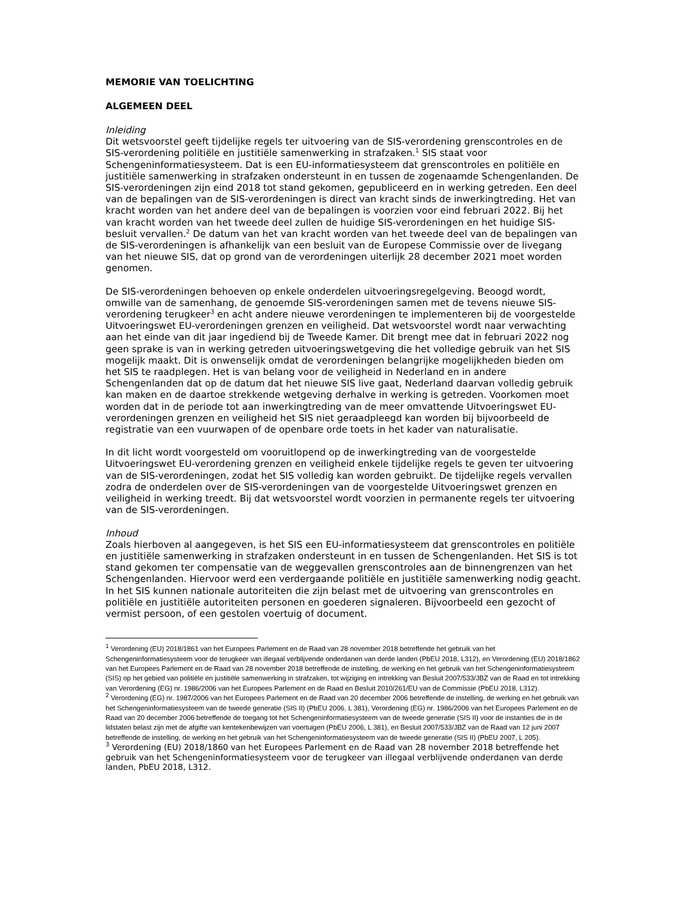MEMORIE VAN TOELICHTING
ALGEMEEN DEEL
Inleiding
Dit wetsvoorstel geeft tijdelijke regels ter uitvoering van de SIS-verordening grenscontroles en de SIS-verordening politiële en justitiële samenwerking in strafzaken.<sup>1</sup> SIS staat voor Schengeninformatiesysteem. Dat is een EU-informatiesysteem dat grenscontroles en politiële en justitiële samenwerking in strafzaken ondersteunt in en tussen de zogenaamde Schengenlanden. De SIS-verordeningen zijn eind 2018 tot stand gekomen, gepubliceerd en in werking getreden. Een deel van de bepalingen van de SIS-verordeningen is direct van kracht sinds de inwerkingtreding. Het van kracht worden van het andere deel van de bepalingen is voorzien voor eind februari 2022. Bij het van kracht worden van het tweede deel zullen de huidige SIS-verordeningen en het huidige SIS-besluit vervallen.<sup>2</sup> De datum van het van kracht worden van het tweede deel van de bepalingen van de SIS-verordeningen is afhankelijk van een besluit van de Europese Commissie over de livegang van het nieuwe SIS, dat op grond van de verordeningen uiterlijk 28 december 2021 moet worden genomen.
De SIS-verordeningen behoeven op enkele onderdelen uitvoeringsregelgeving. Beoogd wordt, omwille van de samenhang, de genoemde SIS-verordeningen samen met de tevens nieuwe SIS-verordening terugkeer<sup>3</sup> en acht andere nieuwe verordeningen te implementeren bij de voorgestelde Uitvoeringswet EU-verordeningen grenzen en veiligheid. Dat wetsvoorstel wordt naar verwachting aan het einde van dit jaar ingediend bij de Tweede Kamer. Dit brengt mee dat in februari 2022 nog geen sprake is van in werking getreden uitvoeringswetgeving die het volledige gebruik van het SIS mogelijk maakt. Dit is onwenselijk omdat de verordeningen belangrijke mogelijkheden bieden om het SIS te raadplegen. Het is van belang voor de veiligheid in Nederland en in andere Schengenlanden dat op de datum dat het nieuwe SIS live gaat, Nederland daarvan volledig gebruik kan maken en de daartoe strekkende wetgeving derhalve in werking is getreden. Voorkomen moet worden dat in de periode tot aan inwerkingtreding van de meer omvattende Uitvoeringswet EU-verordeningen grenzen en veiligheid het SIS niet geraadpleegd kan worden bij bijvoorbeeld de registratie van een vuurwapen of de openbare orde toets in het kader van naturalisatie.
In dit licht wordt voorgesteld om vooruitlopend op de inwerkingtreding van de voorgestelde Uitvoeringswet EU-verordening grenzen en veiligheid enkele tijdelijke regels te geven ter uitvoering van de SIS-verordeningen, zodat het SIS volledig kan worden gebruikt. De tijdelijke regels vervallen zodra de onderdelen over de SIS-verordeningen van de voorgestelde Uitvoeringswet grenzen en veiligheid in werking treedt. Bij dat wetsvoorstel wordt voorzien in permanente regels ter uitvoering van de SIS-verordeningen.
Inhoud
Zoals hierboven al aangegeven, is het SIS een EU-informatiesysteem dat grenscontroles en politiële en justitiële samenwerking in strafzaken ondersteunt in en tussen de Schengenlanden. Het SIS is tot stand gekomen ter compensatie van de weggevallen grenscontroles aan de binnengrenzen van het Schengenlanden. Hiervoor werd een verdergaande politiële en justitiële samenwerking nodig geacht. In het SIS kunnen nationale autoriteiten die zijn belast met de uitvoering van grenscontroles en politiële en justitiële autoriteiten personen en goederen signaleren. Bijvoorbeeld een gezocht of vermist persoon, of een gestolen voertuig of document.
<sup>1</sup> Verordening (EU) 2018/1861 van het Europees Parlement en de Raad van 28 november 2018 betreffende het gebruik van het Schengeninformatiesysteem voor de terugkeer van illegaal verblijvende onderdanen van derde landen (PbEU 2018, L312), en Verordening (EU) 2018/1862 van het Europees Parlement en de Raad van 28 november 2018 betreffende de instelling, de werking en het gebruik van het Schengeninformatiesysteem (SIS) op het gebied van politiële en justitiële samenwerking in strafzaken, tot wijziging en intrekking van Besluit 2007/533/JBZ van de Raad en tot intrekking van Verordening (EG) nr. 1986/2006 van het Europees Parlement en de Raad en Besluit 2010/261/EU van de Commissie (PbEU 2018, L312).
<sup>2</sup> Verordening (EG) nr. 1987/2006 van het Europees Parlement en de Raad van 20 december 2006 betreffende de instelling, de werking en het gebruik van het Schengeninformatiesysteem van de tweede generatie (SIS II) (PbEU 2006, L 381), Verordening (EG) nr. 1986/2006 van het Europees Parlement en de Raad van 20 december 2006 betreffende de toegang tot het Schengeninformatiesysteem van de tweede generatie (SIS II) voor de instanties die in de lidstaten belast zijn met de afgifte van kentekenbewijzen van voertuigen (PbEU 2006, L 381), en Besluit 2007/533/JBZ van de Raad van 12 juni 2007 betreffende de instelling, de werking en het gebruik van het Schengeninformatiesysteem van de tweede generatie (SIS II) (PbEU 2007, L 205).
<sup>3</sup> Verordening (EU) 2018/1860 van het Europees Parlement en de Raad van 28 november 2018 betreffende het gebruik van het Schengeninformatiesysteem voor de terugkeer van illegaal verblijvende onderdanen van derde landen, PbEU 2018, L312.